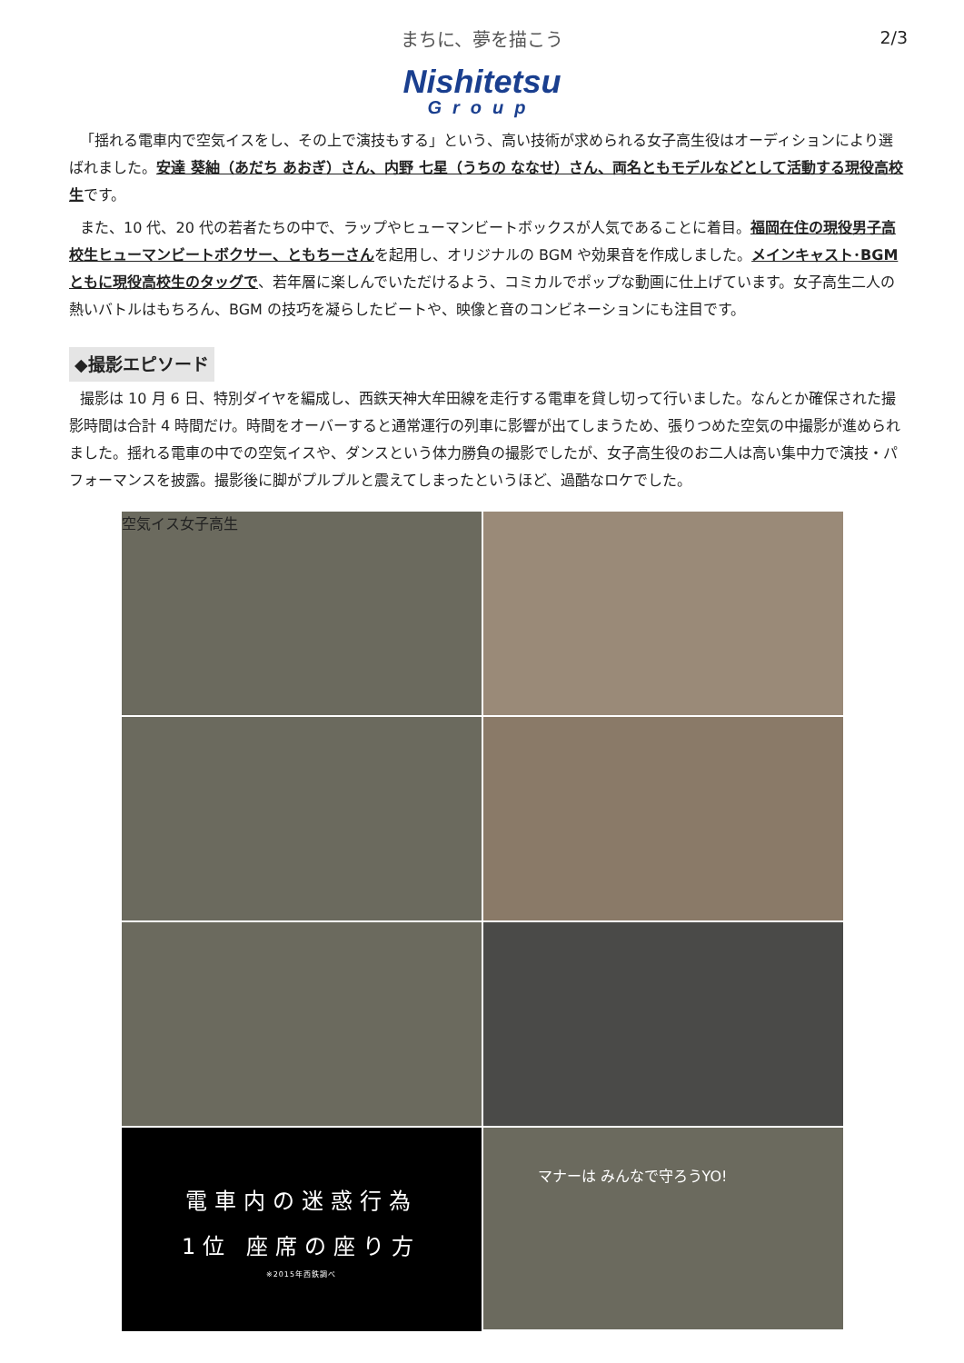まちに、夢を描こう
2/3
Nishitetsu
Group
「揺れる電車内で空気イスをし、その上で演技もする」という、高い技術が求められる女子高生役はオーディションにより選ばれました。安達 葵紬（あだち あおぎ）さん、内野 七星（うちの ななせ）さん、両名ともモデルなどとして活動する現役高校生です。
また、10 代、20 代の若者たちの中で、ラップやヒューマンビートボックスが人気であることに着目。福岡在住の現役男子高校生ヒューマンビートボクサー、ともちーさんを起用し、オリジナルの BGM や効果音を作成しました。メインキャスト･BGM ともに現役高校生のタッグで、若年層に楽しんでいただけるよう、コミカルでポップな動画に仕上げています。女子高生二人の熱いバトルはもちろん、BGM の技巧を凝らしたビートや、映像と音のコンビネーションにも注目です。
◆撮影エピソード
撮影は 10 月 6 日、特別ダイヤを編成し、西鉄天神大牟田線を走行する電車を貸し切って行いました。なんとか確保された撮影時間は合計 4 時間だけ。時間をオーバーすると通常運行の列車に影響が出てしまうため、張りつめた空気の中撮影が進められました。揺れる電車の中での空気イスや、ダンスという体力勝負の撮影でしたが、女子高生役のお二人は高い集中力で演技・パフォーマンスを披露。撮影後に脚がプルプルと震えてしまったというほど、過酷なロケでした。
空気イス女子高生
電車内の迷惑行為
1位 座席の座り方
※2015年西鉄調べ
マナーは みんなで守ろうYO!